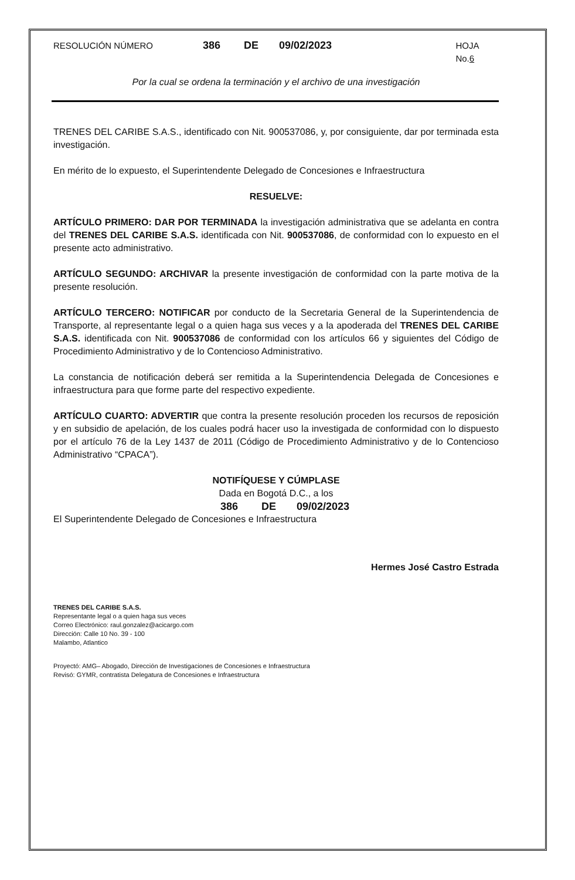RESOLUCIÓN NÚMERO 386 DE 09/02/2023 HOJA No.6
Por la cual se ordena la terminación y el archivo de una investigación
TRENES DEL CARIBE S.A.S., identificado con Nit. 900537086, y, por consiguiente, dar por terminada esta investigación.
En mérito de lo expuesto, el Superintendente Delegado de Concesiones e Infraestructura
RESUELVE:
ARTÍCULO PRIMERO: DAR POR TERMINADA la investigación administrativa que se adelanta en contra del TRENES DEL CARIBE S.A.S. identificada con Nit. 900537086, de conformidad con lo expuesto en el presente acto administrativo.
ARTÍCULO SEGUNDO: ARCHIVAR la presente investigación de conformidad con la parte motiva de la presente resolución.
ARTÍCULO TERCERO: NOTIFICAR por conducto de la Secretaria General de la Superintendencia de Transporte, al representante legal o a quien haga sus veces y a la apoderada del TRENES DEL CARIBE S.A.S. identificada con Nit. 900537086 de conformidad con los artículos 66 y siguientes del Código de Procedimiento Administrativo y de lo Contencioso Administrativo.
La constancia de notificación deberá ser remitida a la Superintendencia Delegada de Concesiones e infraestructura para que forme parte del respectivo expediente.
ARTÍCULO CUARTO: ADVERTIR que contra la presente resolución proceden los recursos de reposición y en subsidio de apelación, de los cuales podrá hacer uso la investigada de conformidad con lo dispuesto por el artículo 76 de la Ley 1437 de 2011 (Código de Procedimiento Administrativo y de lo Contencioso Administrativo “CPACA”).
NOTIFÍQUESE Y CÚMPLASE
Dada en Bogotá D.C., a los
386 DE 09/02/2023
El Superintendente Delegado de Concesiones e Infraestructura
Hermes José Castro Estrada
TRENES DEL CARIBE S.A.S.
Representante legal o a quien haga sus veces
Correo Electrónico: raul.gonzalez@acicargo.com
Dirección: Calle 10 No. 39 - 100
Malambo, Atlantico
Proyectó: AMG– Abogado, Dirección de Investigaciones de Concesiones e Infraestructura
Revisó: GYMR, contratista Delegatura de Concesiones e Infraestructura